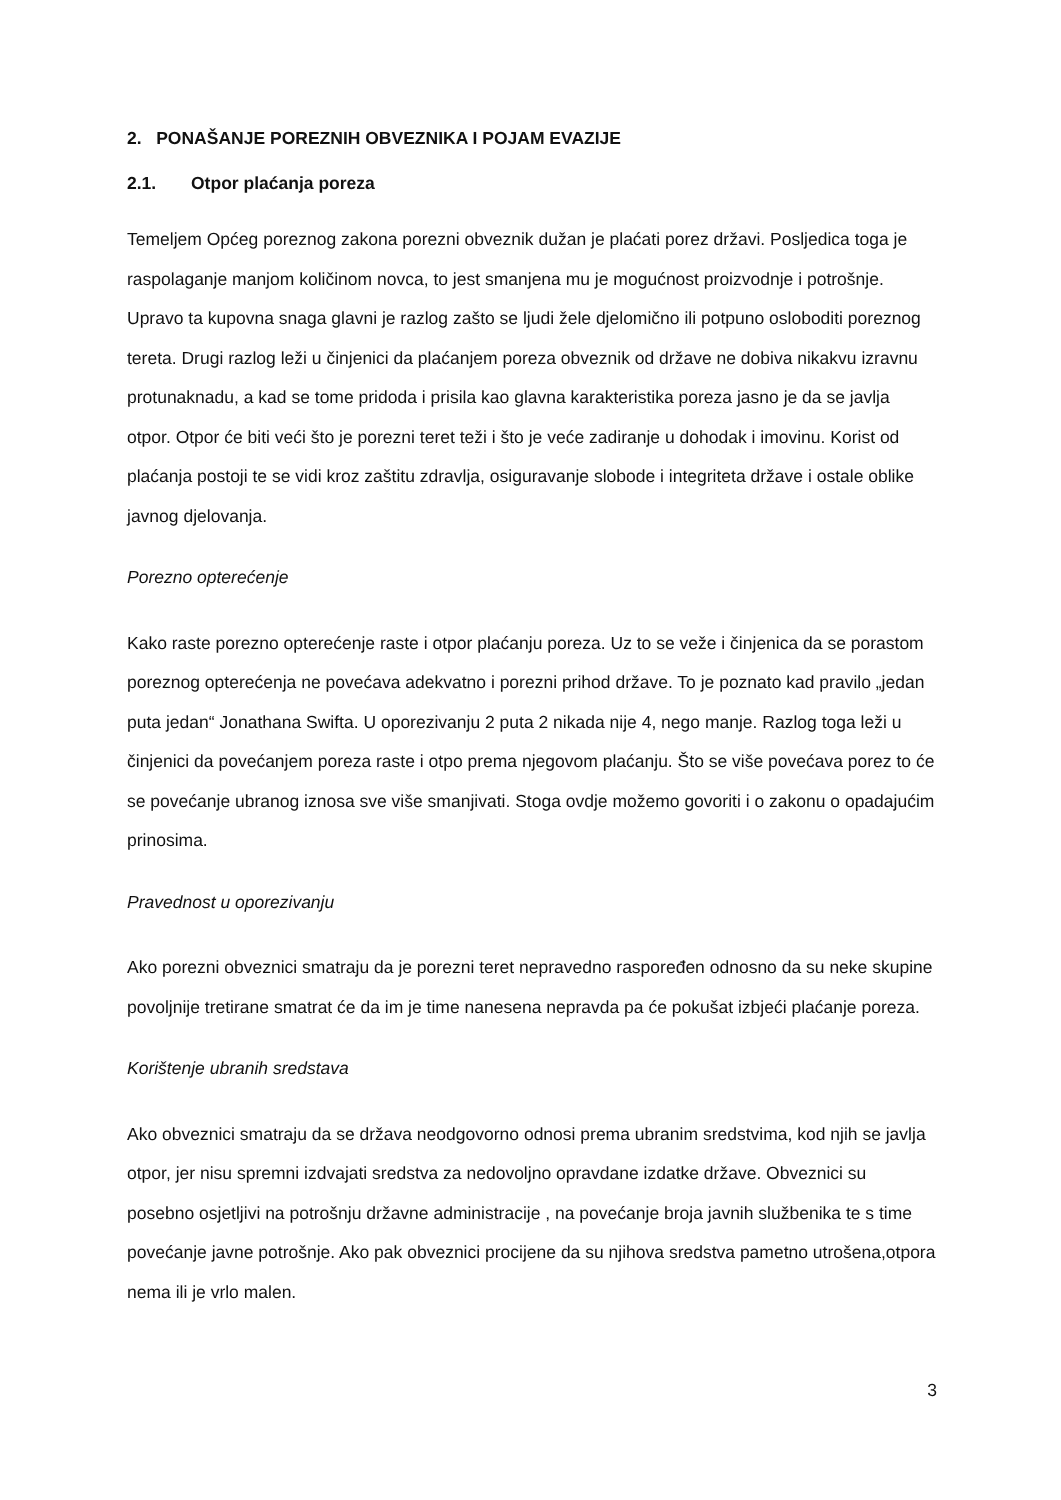2. PONAŠANJE POREZNIH OBVEZNIKA I POJAM EVAZIJE
2.1. Otpor plaćanja poreza
Temeljem Općeg poreznog zakona porezni obveznik dužan je plaćati porez državi. Posljedica toga je raspolaganje manjom količinom novca, to jest smanjena mu je mogućnost proizvodnje i potrošnje. Upravo ta kupovna snaga glavni je razlog zašto se ljudi žele djelomično ili potpuno osloboditi poreznog tereta. Drugi razlog leži u činjenici da plaćanjem poreza obveznik od države ne dobiva nikakvu izravnu protunaknadu, a kad se tome pridoda i prisila kao glavna karakteristika poreza jasno je da se javlja otpor. Otpor će biti veći što je porezni teret teži i što je veće zadiranje u dohodak i imovinu. Korist od plaćanja postoji te se vidi kroz zaštitu zdravlja, osiguravanje slobode i integriteta države i ostale oblike javnog djelovanja.
Porezno opterećenje
Kako raste porezno opterećenje raste i otpor plaćanju poreza. Uz to se veže i činjenica da se porastom poreznog opterećenja ne povećava adekvatno i porezni prihod države. To je poznato kad pravilo „jedan puta jedan“ Jonathana Swifta. U oporezivanju 2 puta 2 nikada nije 4, nego manje. Razlog toga leži u činjenici da povećanjem poreza raste i otpo prema njegovom plaćanju. Što se više povećava porez to će se povećanje ubranog iznosa sve više smanjivati. Stoga ovdje možemo govoriti i o zakonu o opadajućim prinosima.
Pravednost u oporezivanju
Ako porezni obveznici smatraju da je porezni teret nepravedno raspoređen odnosno da su neke skupine povoljnije tretirane smatrat će da im je time nanesena nepravda pa će pokušat izbjeći plaćanje poreza.
Korištenje ubranih sredstava
Ako obveznici smatraju da se država neodgovorno odnosi prema ubranim sredstvima, kod njih se javlja otpor, jer nisu spremni izdvajati sredstva za nedovoljno opravdane izdatke države. Obveznici su posebno osjetljivi na potrošnju državne administracije , na povećanje broja javnih službenika te s time povećanje javne potrošnje. Ako pak obveznici procijene da su njihova sredstva pametno utrošena,otpora nema ili je vrlo malen.
3